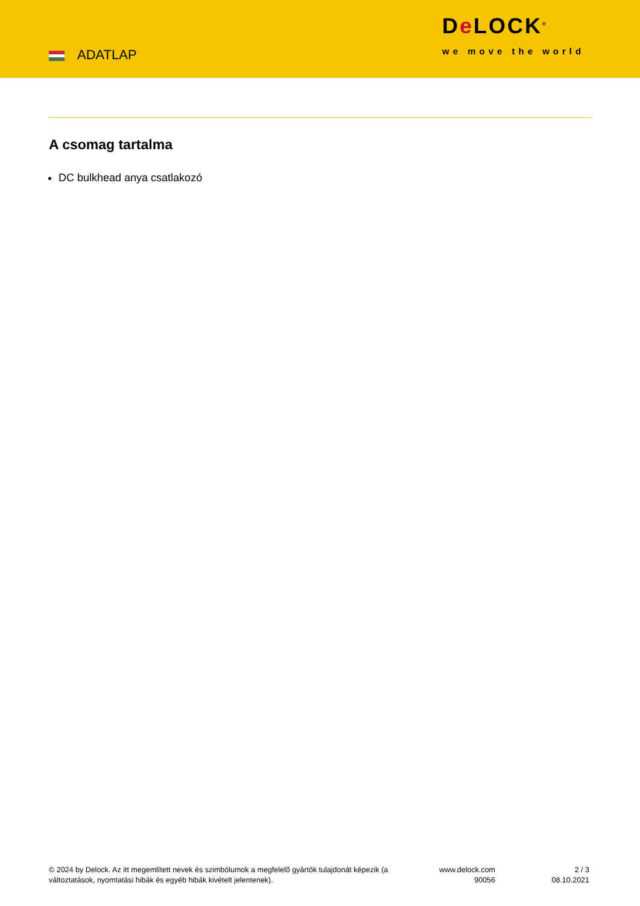ADATLAP
De LOCK<sup>®</sup>
we move the world
A csomag tartalma
DC bulkhead anya csatlakozó
© 2024 by Delock. Az itt megemlített nevek és szimbólumok a megfelelő gyártók tulajdonát képezik (a változtatások, nyomtatási hibák és egyéb hibák kivételt jelentenek).
www.delock.com
90056
2 / 3
08.10.2021